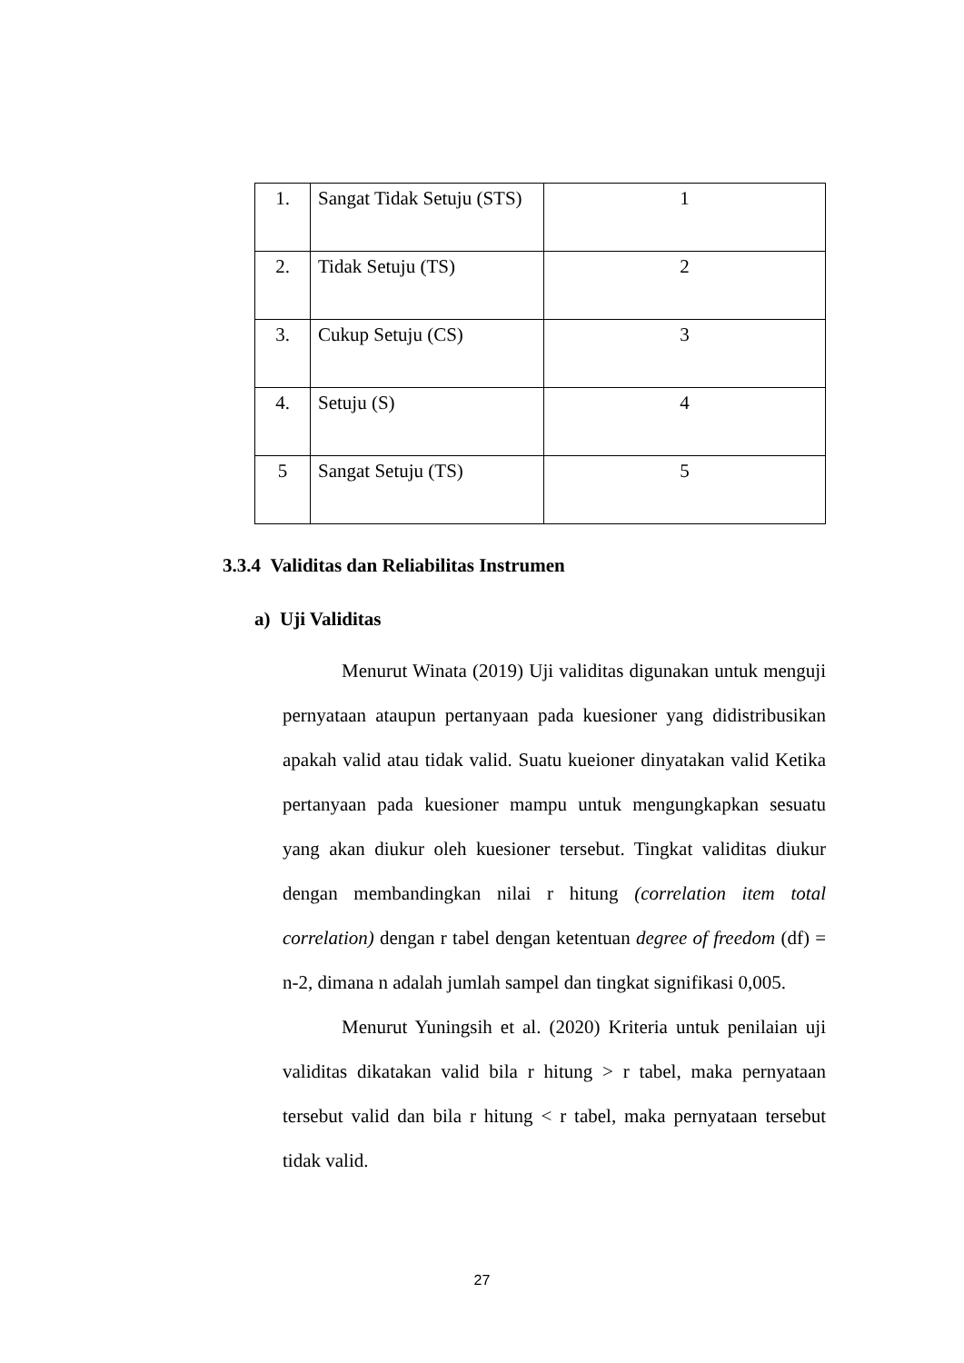| 1. | Sangat Tidak Setuju (STS) | 1 |
| 2. | Tidak Setuju (TS) | 2 |
| 3. | Cukup Setuju (CS) | 3 |
| 4. | Setuju (S) | 4 |
| 5 | Sangat Setuju (TS) | 5 |
3.3.4 Validitas dan Reliabilitas Instrumen
a) Uji Validitas
Menurut Winata (2019) Uji validitas digunakan untuk menguji pernyataan ataupun pertanyaan pada kuesioner yang didistribusikan apakah valid atau tidak valid. Suatu kueioner dinyatakan valid Ketika pertanyaan pada kuesioner mampu untuk mengungkapkan sesuatu yang akan diukur oleh kuesioner tersebut. Tingkat validitas diukur dengan membandingkan nilai r hitung (correlation item total correlation) dengan r tabel dengan ketentuan degree of freedom (df) = n-2, dimana n adalah jumlah sampel dan tingkat signifikasi 0,005.
Menurut Yuningsih et al. (2020) Kriteria untuk penilaian uji validitas dikatakan valid bila r hitung > r tabel, maka pernyataan tersebut valid dan bila r hitung < r tabel, maka pernyataan tersebut tidak valid.
27